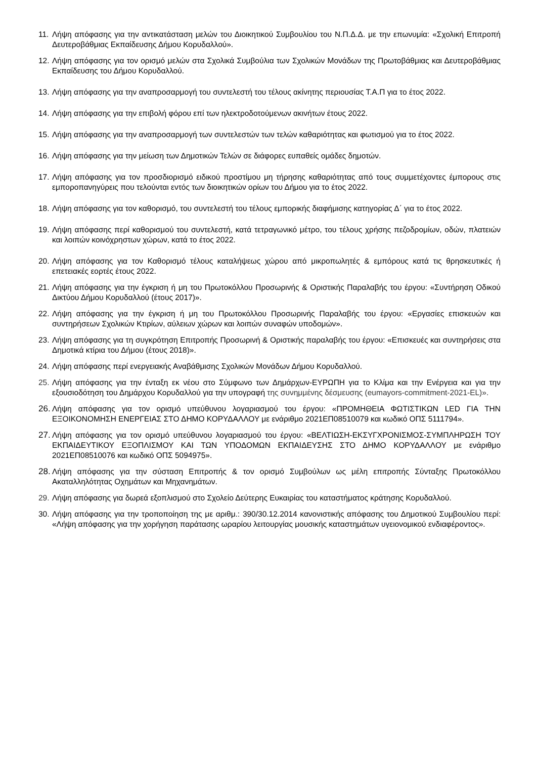11. Λήψη απόφασης για την αντικατάσταση μελών του Διοικητικού Συμβουλίου του Ν.Π.Δ.Δ. με την επωνυμία: «Σχολική Επιτροπή Δευτεροβάθμιας Εκπαίδευσης Δήμου Κορυδαλλού».
12. Λήψη απόφασης για τον ορισμό μελών στα Σχολικά Συμβούλια των Σχολικών Μονάδων της Πρωτοβάθμιας και Δευτεροβάθμιας Εκπαίδευσης του Δήμου Κορυδαλλού.
13. Λήψη απόφασης για την αναπροσαρμογή του συντελεστή του τέλους ακίνητης περιουσίας Τ.Α.Π για το έτος 2022.
14. Λήψη απόφασης για την επιβολή φόρου επί των ηλεκτροδοτούμενων ακινήτων έτους 2022.
15. Λήψη απόφασης για την αναπροσαρμογή των συντελεστών των τελών καθαριότητας και φωτισμού για το έτος 2022.
16. Λήψη απόφασης για την μείωση των Δημοτικών Τελών σε διάφορες ευπαθείς ομάδες δημοτών.
17. Λήψη απόφασης για τον προσδιορισμό ειδικού προστίμου μη τήρησης καθαριότητας από τους συμμετέχοντες έμπορους στις εμποροπανηγύρεις που τελούνται εντός των διοικητικών ορίων του Δήμου για το έτος 2022.
18. Λήψη απόφασης για τον καθορισμό, του συντελεστή του τέλους εμπορικής διαφήμισης κατηγορίας Δ΄ για το έτος 2022.
19. Λήψη απόφασης περί καθορισμού του συντελεστή, κατά τετραγωνικό μέτρο, του τέλους χρήσης πεζοδρομίων, οδών, πλατειών και λοιπών κοινόχρηστων χώρων, κατά το έτος 2022.
20. Λήψη απόφασης για τον Καθορισμό τέλους καταλήψεως χώρου από μικροπωλητές & εμπόρους κατά τις θρησκευτικές ή επετειακές εορτές έτους 2022.
21. Λήψη απόφασης για την έγκριση ή μη του Πρωτοκόλλου Προσωρινής & Οριστικής Παραλαβής του έργου: «Συντήρηση Οδικού Δικτύου Δήμου Κορυδαλλού (έτους 2017)».
22. Λήψη απόφασης για την έγκριση ή μη του Πρωτοκόλλου Προσωρινής Παραλαβής του έργου: «Εργασίες επισκευών και συντηρήσεων Σχολικών Κτιρίων, αύλειων χώρων και λοιπών συναφών υποδομών».
23. Λήψη απόφασης για τη συγκρότηση Επιτροπής Προσωρινή & Οριστικής παραλαβής του έργου: «Επισκευές και συντηρήσεις στα Δημοτικά κτίρια του Δήμου (έτους 2018)».
24. Λήψη απόφασης περί ενεργειακής Αναβάθμισης Σχολικών Μονάδων Δήμου Κορυδαλλού.
25. Λήψη απόφασης για την ένταξη εκ νέου στο Σύμφωνο των Δημάρχων-ΕΥΡΩΠΗ για το Κλίμα και την Ενέργεια και για την εξουσιοδότηση του Δημάρχου Κορυδαλλού για την υπογραφή της συνημμένης δέσμευσης (eumayors-commitment-2021-EL)».
26. Λήψη απόφασης για τον ορισμό υπεύθυνου λογαριασμού του έργου: «ΠΡΟΜΗΘΕΙΑ ΦΩΤΙΣΤΙΚΩΝ LED ΓΙΑ ΤΗΝ ΕΞΟΙΚΟΝΟΜΗΣΗ ΕΝΕΡΓΕΙΑΣ ΣΤΟ ΔΗΜΟ ΚΟΡΥΔΑΛΛΟΥ με ενάριθμο 2021ΕΠ08510079 και κωδικό ΟΠΣ 5111794».
27. Λήψη απόφασης για τον ορισμό υπεύθυνου λογαριασμού του έργου: «ΒΕΛΤΙΩΣΗ-ΕΚΣΥΓΧΡΟΝΙΣΜΟΣ-ΣΥΜΠΛΗΡΩΣΗ ΤΟΥ ΕΚΠΑΙΔΕΥΤΙΚΟΥ ΕΞΟΠΛΙΣΜΟΥ ΚΑΙ ΤΩΝ ΥΠΟΔΟΜΩΝ ΕΚΠΑΙΔΕΥΣΗΣ ΣΤΟ ΔΗΜΟ ΚΟΡΥΔΑΛΛΟΥ με ενάριθμο 2021ΕΠ08510076 και κωδικό ΟΠΣ 5094975».
28. Λήψη απόφασης για την σύσταση Επιτροπής & τον ορισμό Συμβούλων ως μέλη επιτροπής Σύνταξης Πρωτοκόλλου Ακαταλληλότητας Οχημάτων και Μηχανημάτων.
29. Λήψη απόφασης για δωρεά εξοπλισμού στο Σχολείο Δεύτερης Ευκαιρίας του καταστήματος κράτησης Κορυδαλλού.
30. Λήψη απόφασης για την τροποποίηση της με αριθμ.: 390/30.12.2014 κανονιστικής απόφασης του Δημοτικού Συμβουλίου περί: «Λήψη απόφασης για την χορήγηση παράτασης ωραρίου λειτουργίας μουσικής καταστημάτων υγειονομικού ενδιαφέροντος».